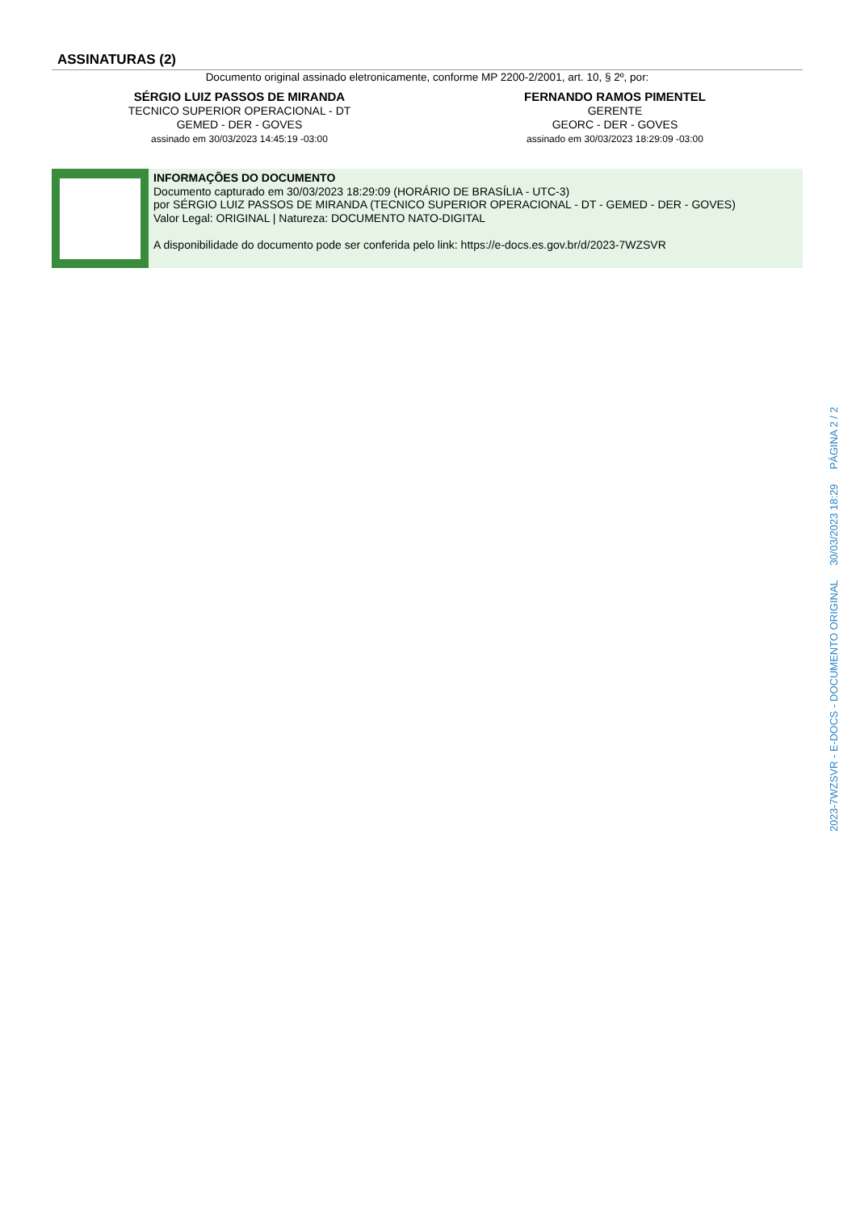ASSINATURAS (2)
Documento original assinado eletronicamente, conforme MP 2200-2/2001, art. 10, § 2º, por:
SÉRGIO LUIZ PASSOS DE MIRANDA
TECNICO SUPERIOR OPERACIONAL - DT
GEMED - DER - GOVES
assinado em 30/03/2023 14:45:19 -03:00
FERNANDO RAMOS PIMENTEL
GERENTE
GEORC - DER - GOVES
assinado em 30/03/2023 18:29:09 -03:00
INFORMAÇÕES DO DOCUMENTO
Documento capturado em 30/03/2023 18:29:09 (HORÁRIO DE BRASÍLIA - UTC-3)
por SÉRGIO LUIZ PASSOS DE MIRANDA (TECNICO SUPERIOR OPERACIONAL - DT - GEMED - DER - GOVES)
Valor Legal: ORIGINAL | Natureza: DOCUMENTO NATO-DIGITAL
A disponibilidade do documento pode ser conferida pelo link: https://e-docs.es.gov.br/d/2023-7WZSVR
2023-7WZSVR - E-DOCS - DOCUMENTO ORIGINAL 30/03/2023 18:29 PÁGINA 2 / 2